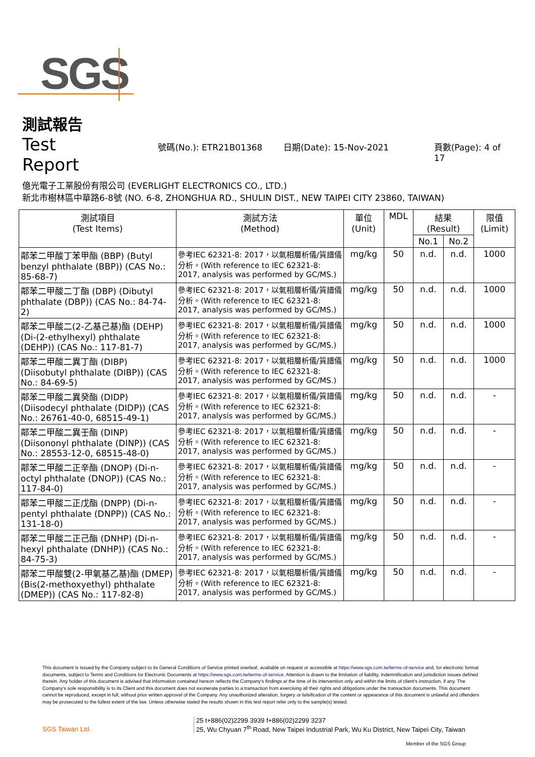SGS
測試報告
Test Report 號碼(No.): ETR21B01368 日期(Date): 15-Nov-2021 頁數(Page): 4 of 17
億光電子工業股份有限公司 (EVERLIGHT ELECTRONICS CO., LTD.)
新北市樹林區中華路6-8號 (NO. 6-8, ZHONGHUA RD., SHULIN DIST., NEW TAIPEI CITY 23860, TAIWAN)
| 測試項目 (Test Items) | 測試方法 (Method) | 單位 (Unit) | MDL | 結果 (Result) | | 限值 (Limit) |
| --- | --- | --- | --- | --- | --- | --- |
| | | | | No.1 | No.2 | |
| 鄰苯二甲酸丁苯甲酯 (BBP) (Butyl benzyl phthalate (BBP)) (CAS No.: 85-68-7) | 參考IEC 62321-8: 2017，以氣相層析儀/質譜儀分析。(With reference to IEC 62321-8: 2017, analysis was performed by GC/MS.) | mg/kg | 50 | n.d. | n.d. | 1000 |
| 鄰苯二甲酸二丁酯 (DBP) (Dibutyl phthalate (DBP)) (CAS No.: 84-74-2) | 參考IEC 62321-8: 2017，以氣相層析儀/質譜儀分析。(With reference to IEC 62321-8: 2017, analysis was performed by GC/MS.) | mg/kg | 50 | n.d. | n.d. | 1000 |
| 鄰苯二甲酸二(2-乙基己基)酯 (DEHP) (Di-(2-ethylhexyl) phthalate (DEHP)) (CAS No.: 117-81-7) | 參考IEC 62321-8: 2017，以氣相層析儀/質譜儀分析。(With reference to IEC 62321-8: 2017, analysis was performed by GC/MS.) | mg/kg | 50 | n.d. | n.d. | 1000 |
| 鄰苯二甲酸二異丁酯 (DIBP) (Diisobutyl phthalate (DIBP)) (CAS No.: 84-69-5) | 參考IEC 62321-8: 2017，以氣相層析儀/質譜儀分析。(With reference to IEC 62321-8: 2017, analysis was performed by GC/MS.) | mg/kg | 50 | n.d. | n.d. | 1000 |
| 鄰苯二甲酸二異癸酯 (DIDP) (Diisodecyl phthalate (DIDP)) (CAS No.: 26761-40-0, 68515-49-1) | 參考IEC 62321-8: 2017，以氣相層析儀/質譜儀分析。(With reference to IEC 62321-8: 2017, analysis was performed by GC/MS.) | mg/kg | 50 | n.d. | n.d. | - |
| 鄰苯二甲酸二異壬酯 (DINP) (Diisononyl phthalate (DINP)) (CAS No.: 28553-12-0, 68515-48-0) | 參考IEC 62321-8: 2017，以氣相層析儀/質譜儀分析。(With reference to IEC 62321-8: 2017, analysis was performed by GC/MS.) | mg/kg | 50 | n.d. | n.d. | - |
| 鄰苯二甲酸二正辛酯 (DNOP) (Di-n-octyl phthalate (DNOP)) (CAS No.: 117-84-0) | 參考IEC 62321-8: 2017，以氣相層析儀/質譜儀分析。(With reference to IEC 62321-8: 2017, analysis was performed by GC/MS.) | mg/kg | 50 | n.d. | n.d. | - |
| 鄰苯二甲酸二正戊酯 (DNPP) (Di-n-pentyl phthalate (DNPP)) (CAS No.: 131-18-0) | 參考IEC 62321-8: 2017，以氣相層析儀/質譜儀分析。(With reference to IEC 62321-8: 2017, analysis was performed by GC/MS.) | mg/kg | 50 | n.d. | n.d. | - |
| 鄰苯二甲酸二正己酯 (DNHP) (Di-n-hexyl phthalate (DNHP)) (CAS No.: 84-75-3) | 參考IEC 62321-8: 2017，以氣相層析儀/質譜儀分析。(With reference to IEC 62321-8: 2017, analysis was performed by GC/MS.) | mg/kg | 50 | n.d. | n.d. | - |
| 鄰苯二甲酸雙(2-甲氧基乙基)酯 (DMEP) (Bis(2-methoxyethyl) phthalate (DMEP)) (CAS No.: 117-82-8) | 參考IEC 62321-8: 2017，以氣相層析儀/質譜儀分析。(With reference to IEC 62321-8: 2017, analysis was performed by GC/MS.) | mg/kg | 50 | n.d. | n.d. | - |
This document is issued by the Company subject to its General Conditions of Service printed overleaf, available on request or accessible at https://www.sgs.com.tw/terms-of-service and, for electronic format documents, subject to Terms and Conditions for Electronic Documents at https://www.sgs.com.tw/terms-of-service. Attention is drawn to the limitation of liability, indemnification and jurisdiction issues defined therein. Any holder of this document is advised that information contained hereon reflects the Company's findings at the time of its intervention only and within the limits of client's instruction, if any. The Company's sole responsibility is to its Client and this document does not exonerate parties to a transaction from exercising all their rights and obligations under the transaction documents. This document cannot be reproduced, except in full, without prior written approval of the Company. Any unauthorized alteration, forgery or falsification of the content or appearance of this document is unlawful and offenders may be prosecuted to the fullest extent of the law. Unless otherwise stated the results shown in this test report refer only to the sample(s) tested.
SGS Taiwan Ltd.
25 t+886(02)2299 3939 f+886(02)2299 3237
25, Wu Chyuan 7<sup>th</sup> Road, New Taipei Industrial Park, Wu Ku District, New Taipei City, Taiwan
Member of the SGS Group